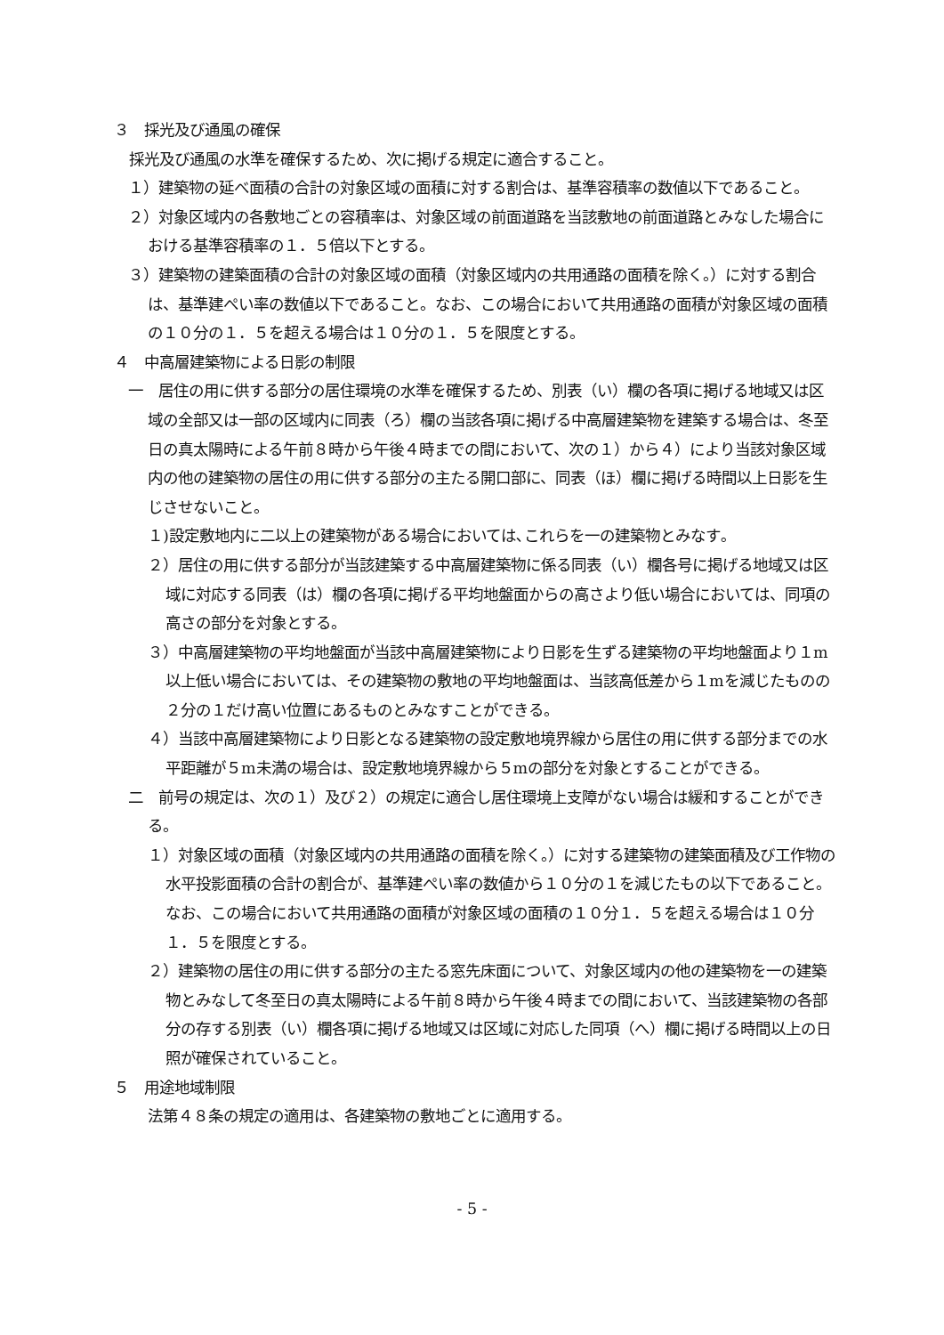３　採光及び通風の確保
採光及び通風の水準を確保するため、次に掲げる規定に適合すること。
１）建築物の延べ面積の合計の対象区域の面積に対する割合は、基準容積率の数値以下であること。
２）対象区域内の各敷地ごとの容積率は、対象区域の前面道路を当該敷地の前面道路とみなした場合における基準容積率の１．５倍以下とする。
３）建築物の建築面積の合計の対象区域の面積（対象区域内の共用通路の面積を除く。）に対する割合は、基準建ぺい率の数値以下であること。なお、この場合において共用通路の面積が対象区域の面積の１０分の１．５を超える場合は１０分の１．５を限度とする。
４　中高層建築物による日影の制限
一　居住の用に供する部分の居住環境の水準を確保するため、別表（い）欄の各項に掲げる地域又は区域の全部又は一部の区域内に同表（ろ）欄の当該各項に掲げる中高層建築物を建築する場合は、冬至日の真太陽時による午前８時から午後４時までの間において、次の１）から４）により当該対象区域内の他の建築物の居住の用に供する部分の主たる開口部に、同表（ほ）欄に掲げる時間以上日影を生じさせないこと。
１)設定敷地内に二以上の建築物がある場合においては､これらを一の建築物とみなす｡
２）居住の用に供する部分が当該建築する中高層建築物に係る同表（い）欄各号に掲げる地域又は区域に対応する同表（は）欄の各項に掲げる平均地盤面からの高さより低い場合においては、同項の高さの部分を対象とする。
３）中高層建築物の平均地盤面が当該中高層建築物により日影を生ずる建築物の平均地盤面より１m以上低い場合においては、その建築物の敷地の平均地盤面は、当該高低差から１mを減じたものの２分の１だけ高い位置にあるものとみなすことができる。
４）当該中高層建築物により日影となる建築物の設定敷地境界線から居住の用に供する部分までの水平距離が５m未満の場合は、設定敷地境界線から５mの部分を対象とすることができる。
二　前号の規定は、次の１）及び２）の規定に適合し居住環境上支障がない場合は緩和することができる。
１）対象区域の面積（対象区域内の共用通路の面積を除く。）に対する建築物の建築面積及び工作物の水平投影面積の合計の割合が、基準建ぺい率の数値から１０分の１を減じたもの以下であること。なお、この場合において共用通路の面積が対象区域の面積の１０分１．５を超える場合は１０分１．５を限度とする。
２）建築物の居住の用に供する部分の主たる窓先床面について、対象区域内の他の建築物を一の建築物とみなして冬至日の真太陽時による午前８時から午後４時までの間において、当該建築物の各部分の存する別表（い）欄各項に掲げる地域又は区域に対応した同項（へ）欄に掲げる時間以上の日照が確保されていること。
５　用途地域制限
法第４８条の規定の適用は、各建築物の敷地ごとに適用する。
- 5 -